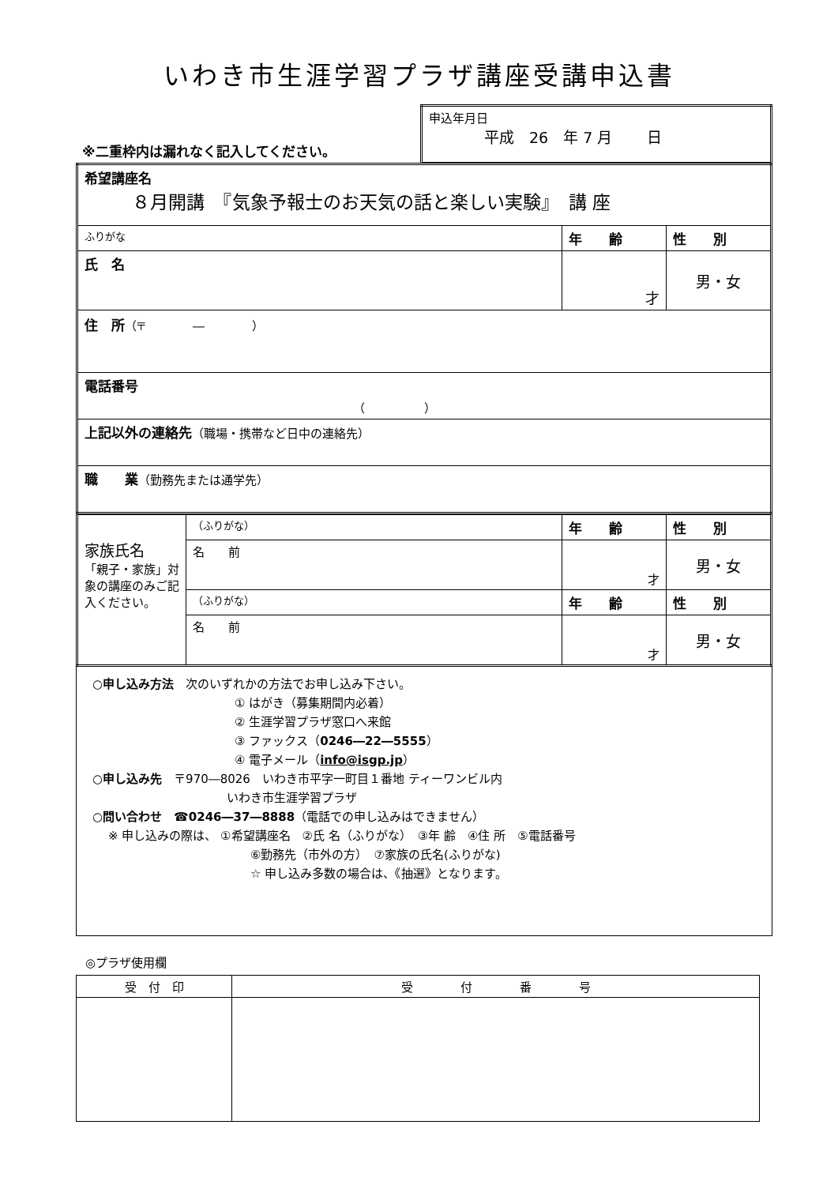いわき市生涯学習プラザ講座受講申込書
| ※二重枠内は漏れなく記入してください。 | 申込年月日 平成 26 年 7 月 日 |
| 希望講座名 ８月開講 『気象予報士のお天気の話と楽しい実験』 講 座 | | |
| ふりがな | 年 齢 | 性 別 |
| 氏 名 | 才 | 男・女 |
| 住 所 （〒 ― ） | | |
| 電話番号 （ ） | | |
| 上記以外の連絡先 （職場・携帯など日中の連絡先） | | |
| 職 業 （勤務先または通学先） | | |
| 家族氏名 「親子・家族」対象の講座のみご記入ください。 | （ふりがな） | 年 齢 | 性 別 |
| | 名 前 | 才 | 男・女 |
| | （ふりがな） | 年 齢 | 性 別 |
| | 名 前 | 才 | 男・女 |
○申し込み方法　次のいずれかの方法でお申し込み下さい。
① はがき（募集期間内必着）
② 生涯学習プラザ窓口へ来館
③ ファックス（0246―22―5555）
④ 電子メール（info@isgp.jp）
○申し込み先　〒970―8026　いわき市平字一町目１番地 ティーワンビル内
いわき市生涯学習プラザ
○問い合わせ　☎0246―37―8888（電話での申し込みはできません）
※ 申し込みの際は、 ①希望講座名　②氏 名（ふりがな）　③年 齢　④住 所　⑤電話番号
⑥勤務先（市外の方）　⑦家族の氏名(ふりがな)
☆ 申し込み多数の場合は、《抽選》となります。
◎プラザ使用欄
| 受 付 印 | 受 付 番 号 |